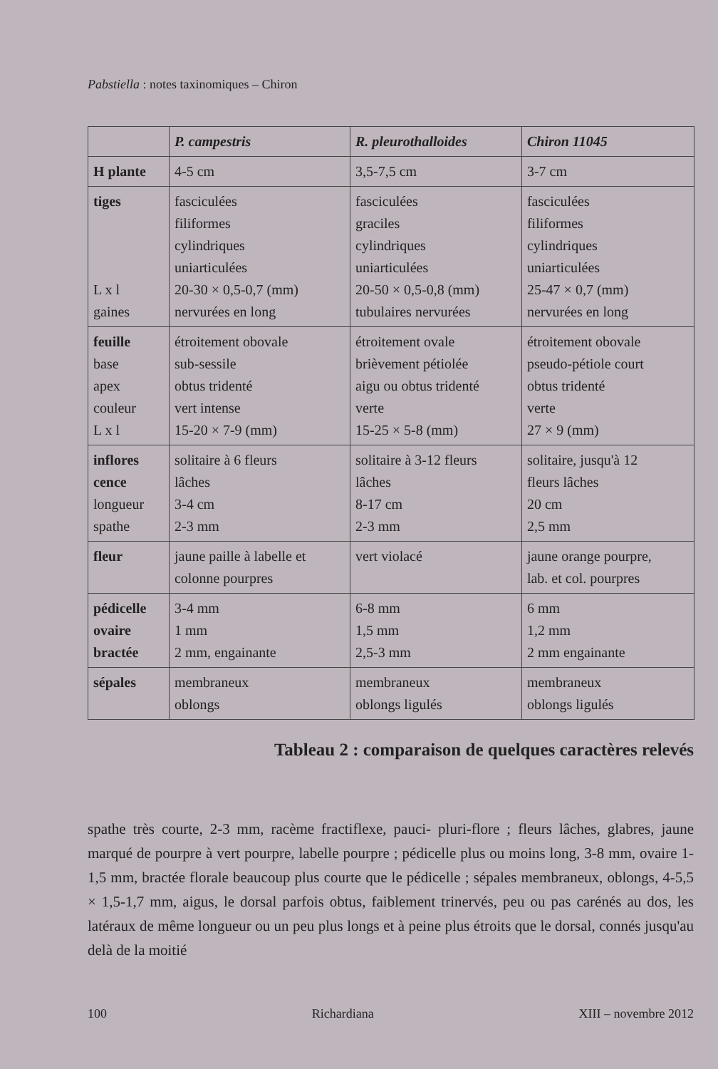Pabstiella : notes taxinomiques – Chiron
| | P. campestris | R. pleurothalloides | Chiron 11045 |
| --- | --- | --- | --- |
| H plante | 4-5 cm | 3,5-7,5 cm | 3-7 cm |
| tiges L x l gaines | fasciculées filiformes cylindriques uniarticulées 20-30 × 0,5-0,7 (mm) nervurées en long | fasciculées graciles cylindriques uniarticulées 20-50 × 0,5-0,8 (mm) tubulaires nervurées | fasciculées filiformes cylindriques uniarticulées 25-47 × 0,7 (mm) nervurées en long |
| feuille base apex couleur L x l | étroitement obovale sub-sessile obtus tridenté vert intense 15-20 × 7-9 (mm) | étroitement ovale brièvement pétiolée aigu ou obtus tridenté verte 15-25 × 5-8 (mm) | étroitement obovale pseudo-pétiole court obtus tridenté verte 27 × 9 (mm) |
| inflores cence longueur spathe | solitaire à 6 fleurs lâches 3-4 cm 2-3 mm | solitaire à 3-12 fleurs lâches 8-17 cm 2-3 mm | solitaire, jusqu'à 12 fleurs lâches 20 cm 2,5 mm |
| fleur | jaune paille à labelle et colonne pourpres | vert violacé | jaune orange pourpre, lab. et col. pourpres |
| pédicelle ovaire bractée | 3-4 mm 1 mm 2 mm, engainante | 6-8 mm 1,5 mm 2,5-3 mm | 6 mm 1,2 mm 2 mm engainante |
| sépales | membraneux oblongs | membraneux oblongs ligulés | membraneux oblongs ligulés |
Tableau 2 : comparaison de quelques caractères relevés
spathe très courte, 2-3 mm, racème fractiflexe, pauci- pluri-flore ; fleurs lâches, glabres, jaune marqué de pourpre à vert pourpre, labelle pourpre ; pédicelle plus ou moins long, 3-8 mm, ovaire 1-1,5 mm, bractée florale beaucoup plus courte que le pédicelle ; sépales membraneux, oblongs, 4-5,5 × 1,5-1,7 mm, aigus, le dorsal parfois obtus, faiblement trinervés, peu ou pas carénés au dos, les latéraux de même longueur ou un peu plus longs et à peine plus étroits que le dorsal, connés jusqu'au delà de la moitié
100 Richardiana XIII – novembre 2012